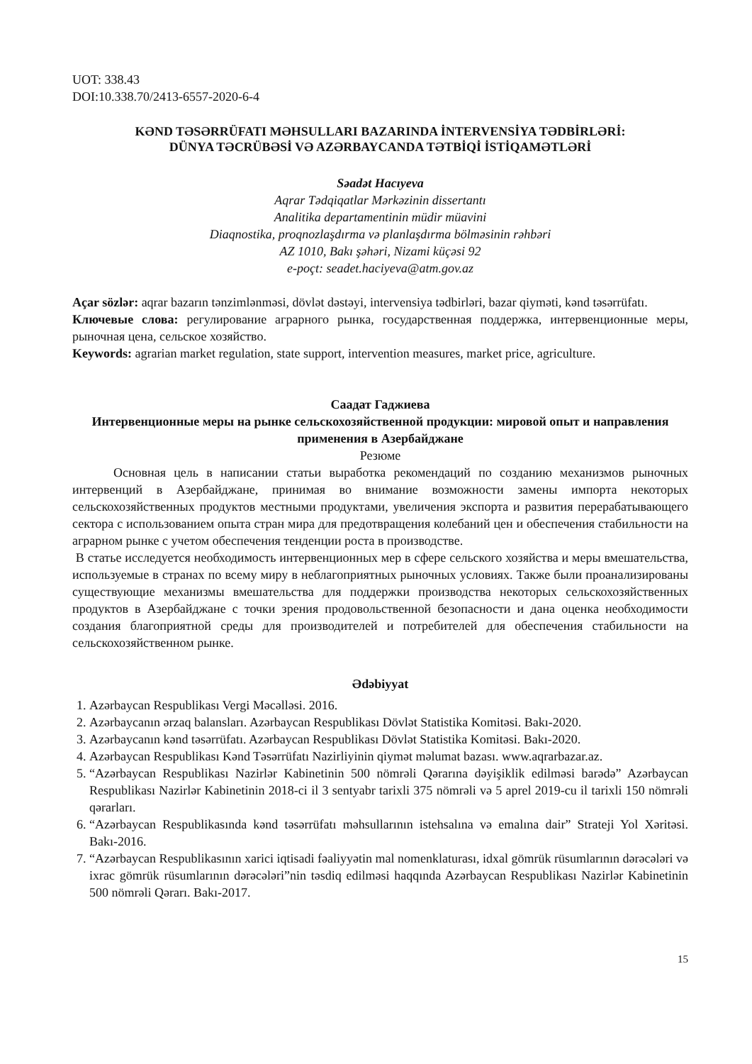UOT: 338.43
DOI:10.338.70/2413-6557-2020-6-4
KƏND TƏSƏRRÜFATI MƏHSULLARI BAZARINDA İNTERVENSİYA TƏDBİRLƏRİ:
DÜNYA TƏCRÜBƏSİ VƏ AZƏRBAYCANDA TƏTBİQİ İSTİQAMƏTLƏRİ
Səadət Hacıyeva
Aqrar Tədqiqatlar Mərkəzinin dissertantı
Analitika departamentinin müdir müavini
Diaqnostika, proqnozlaşdırma və planlaşdırma bölməsinin rəhbəri
AZ 1010, Bakı şəhəri, Nizami küçəsi 92
e-poçt: seadet.haciyeva@atm.gov.az
Açar sözlər: aqrar bazarın tənzimlənməsi, dövlət dəstəyi, intervensiya tədbirləri, bazar qiyməti, kənd təsərrüfatı.
Ключевые слова: регулирование аграрного рынка, государственная поддержка, интервенционные меры, рыночная цена, сельское хозяйство.
Keywords: agrarian market regulation, state support, intervention measures, market price, agriculture.
Саадат Гаджиева
Интервенционные меры на рынке сельскохозяйственной продукции: мировой опыт и направления применения в Азербайджане
Резюме
Основная цель в написании статьи выработка рекомендаций по созданию механизмов рыночных интервенций в Азербайджане, принимая во внимание возможности замены импорта некоторых сельскохозяйственных продуктов местными продуктами, увеличения экспорта и развития перерабатывающего сектора с использованием опыта стран мира для предотвращения колебаний цен и обеспечения стабильности на аграрном рынке с учетом обеспечения тенденции роста в производстве.
В статье исследуется необходимость интервенционных мер в сфере сельского хозяйства и меры вмешательства, используемые в странах по всему миру в неблагоприятных рыночных условиях. Также были проанализированы существующие механизмы вмешательства для поддержки производства некоторых сельскохозяйственных продуктов в Азербайджане с точки зрения продовольственной безопасности и дана оценка необходимости создания благоприятной среды для производителей и потребителей для обеспечения стабильности на сельскохозяйственном рынке.
Ədəbiyyat
1. Azərbaycan Respublikası Vergi Məcəlləsi. 2016.
2. Azərbaycanın ərzaq balansları. Azərbaycan Respublikası Dövlət Statistika Komitəsi. Bakı-2020.
3. Azərbaycanın kənd təsərrüfatı. Azərbaycan Respublikası Dövlət Statistika Komitəsi. Bakı-2020.
4. Azərbaycan Respublikası Kənd Təsərrüfatı Nazirliyinin qiymət məlumat bazası. www.aqrarbazar.az.
5. “Azərbaycan Respublikası Nazirlər Kabinetinin 500 nömrəli Qərarına dəyişiklik edilməsi barədə” Azərbaycan Respublikası Nazirlər Kabinetinin 2018-ci il 3 sentyabr tarixli 375 nömrəli və 5 aprel 2019-cu il tarixli 150 nömrəli qərarları.
6. “Azərbaycan Respublikasında kənd təsərrüfatı məhsullarının istehsalına və emalına dair” Strateji Yol Xəritəsi. Bakı-2016.
7. “Azərbaycan Respublikasının xarici iqtisadi fəaliyyətin mal nomenklaturası, idxal gömrük rüsumlarının dərəcələri və ixrac gömrük rüsumlarının dərəcələri”nin təsdiq edilməsi haqqında Azərbaycan Respublikası Nazirlər Kabinetinin 500 nömrəli Qərarı. Bakı-2017.
15